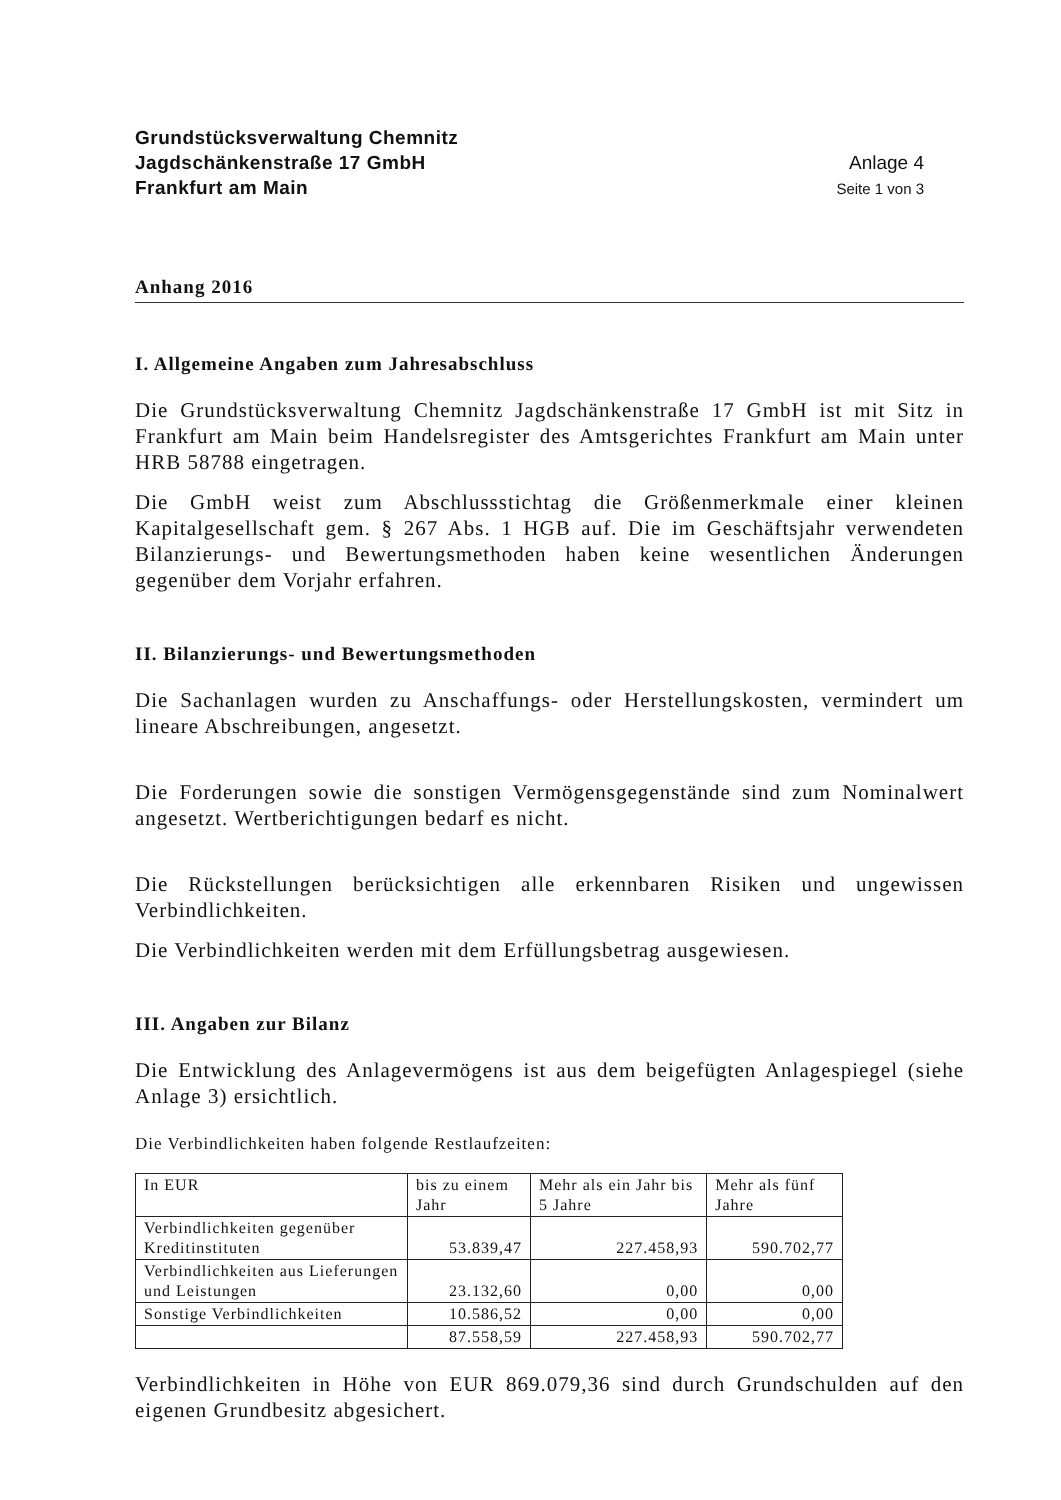Grundstücksverwaltung Chemnitz
Jagdschänkenstraße 17 GmbH
Frankfurt am Main
Anlage 4
Seite 1 von 3
Anhang 2016
I. Allgemeine Angaben zum Jahresabschluss
Die Grundstücksverwaltung Chemnitz Jagdschänkenstraße 17 GmbH ist mit Sitz in Frankfurt am Main beim Handelsregister des Amtsgerichtes Frankfurt am Main unter HRB 58788 eingetragen.
Die GmbH weist zum Abschlussstichtag die Größenmerkmale einer kleinen Kapitalgesellschaft gem. § 267 Abs. 1 HGB auf. Die im Geschäftsjahr verwendeten Bilanzierungs- und Bewertungsmethoden haben keine wesentlichen Änderungen gegenüber dem Vorjahr erfahren.
II. Bilanzierungs- und Bewertungsmethoden
Die Sachanlagen wurden zu Anschaffungs- oder Herstellungskosten, vermindert um lineare Abschreibungen, angesetzt.
Die Forderungen sowie die sonstigen Vermögensgegenstände sind zum Nominalwert angesetzt. Wertberichtigungen bedarf es nicht.
Die Rückstellungen berücksichtigen alle erkennbaren Risiken und ungewissen Verbindlichkeiten.
Die Verbindlichkeiten werden mit dem Erfüllungsbetrag ausgewiesen.
III. Angaben zur Bilanz
Die Entwicklung des Anlagevermögens ist aus dem beigefügten Anlagespiegel (siehe Anlage 3) ersichtlich.
Die Verbindlichkeiten haben folgende Restlaufzeiten:
| In EUR | bis zu einem Jahr | Mehr als ein Jahr bis 5 Jahre | Mehr als fünf Jahre |
| Verbindlichkeiten gegenüber Kreditinstituten | 53.839,47 | 227.458,93 | 590.702,77 |
| Verbindlichkeiten aus Lieferungen und Leistungen | 23.132,60 | 0,00 | 0,00 |
| Sonstige Verbindlichkeiten | 10.586,52 | 0,00 | 0,00 |
| | 87.558,59 | 227.458,93 | 590.702,77 |
Verbindlichkeiten in Höhe von EUR 869.079,36 sind durch Grundschulden auf den eigenen Grundbesitz abgesichert.